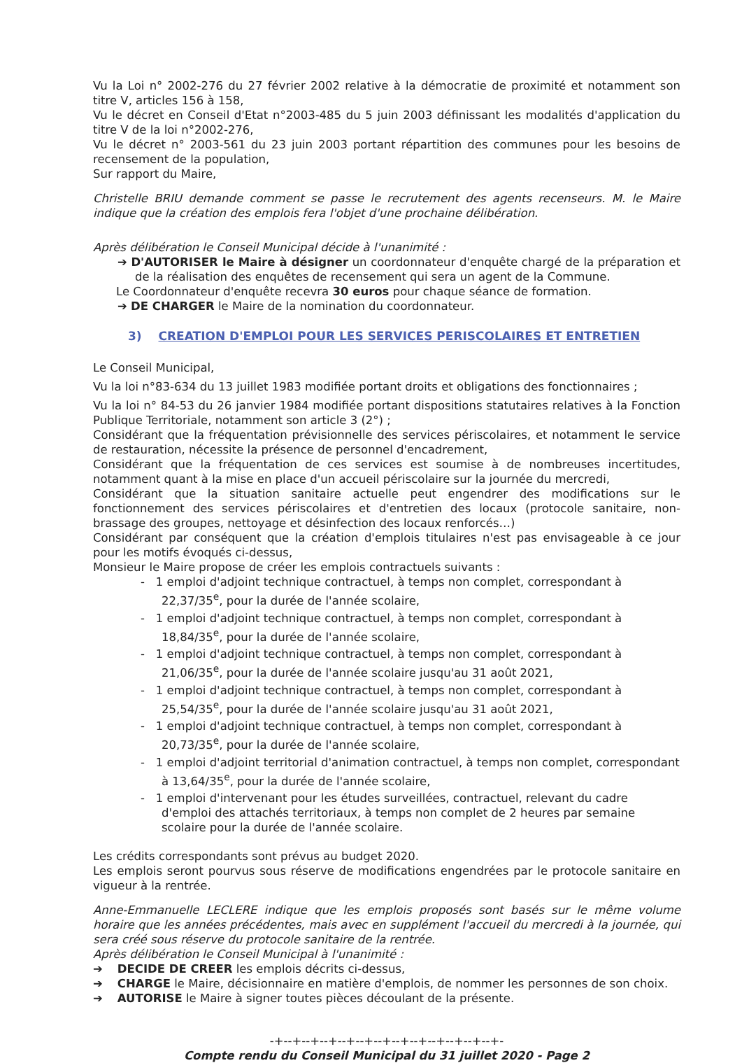Vu la Loi n° 2002-276 du 27 février 2002 relative à la démocratie de proximité et notamment son titre V, articles 156 à 158,
Vu le décret en Conseil d'Etat n°2003-485 du 5 juin 2003 définissant les modalités d'application du titre V de la loi n°2002-276,
Vu le décret n° 2003-561 du 23 juin 2003 portant répartition des communes pour les besoins de recensement de la population,
Sur rapport du Maire,
Christelle BRIU demande comment se passe le recrutement des agents recenseurs. M. le Maire indique que la création des emplois fera l'objet d'une prochaine délibération.
Après délibération le Conseil Municipal décide à l'unanimité :
➔ D'AUTORISER le Maire à désigner un coordonnateur d'enquête chargé de la préparation et de la réalisation des enquêtes de recensement qui sera un agent de la Commune.
Le Coordonnateur d'enquête recevra 30 euros pour chaque séance de formation.
➔ DE CHARGER le Maire de la nomination du coordonnateur.
3) CREATION D'EMPLOI POUR LES SERVICES PERISCOLAIRES ET ENTRETIEN
Le Conseil Municipal,
Vu la loi n°83-634 du 13 juillet 1983 modifiée portant droits et obligations des fonctionnaires ;
Vu la loi n° 84-53 du 26 janvier 1984 modifiée portant dispositions statutaires relatives à la Fonction Publique Territoriale, notamment son article 3 (2°) ;
Considérant que la fréquentation prévisionnelle des services périscolaires, et notamment le service de restauration, nécessite la présence de personnel d'encadrement,
Considérant que la fréquentation de ces services est soumise à de nombreuses incertitudes, notamment quant à la mise en place d'un accueil périscolaire sur la journée du mercredi,
Considérant que la situation sanitaire actuelle peut engendrer des modifications sur le fonctionnement des services périscolaires et d'entretien des locaux (protocole sanitaire, non-brassage des groupes, nettoyage et désinfection des locaux renforcés…)
Considérant par conséquent que la création d'emplois titulaires n'est pas envisageable à ce jour pour les motifs évoqués ci-dessus,
Monsieur le Maire propose de créer les emplois contractuels suivants :
- 1 emploi d'adjoint technique contractuel, à temps non complet, correspondant à 22,37/35<sup>e</sup>, pour la durée de l'année scolaire,
- 1 emploi d'adjoint technique contractuel, à temps non complet, correspondant à 18,84/35<sup>e</sup>, pour la durée de l'année scolaire,
- 1 emploi d'adjoint technique contractuel, à temps non complet, correspondant à 21,06/35<sup>e</sup>, pour la durée de l'année scolaire jusqu'au 31 août 2021,
- 1 emploi d'adjoint technique contractuel, à temps non complet, correspondant à 25,54/35<sup>e</sup>, pour la durée de l'année scolaire jusqu'au 31 août 2021,
- 1 emploi d'adjoint technique contractuel, à temps non complet, correspondant à 20,73/35<sup>e</sup>, pour la durée de l'année scolaire,
- 1 emploi d'adjoint territorial d'animation contractuel, à temps non complet, correspondant à 13,64/35<sup>e</sup>, pour la durée de l'année scolaire,
- 1 emploi d'intervenant pour les études surveillées, contractuel, relevant du cadre d'emploi des attachés territoriaux, à temps non complet de 2 heures par semaine scolaire pour la durée de l'année scolaire.
Les crédits correspondants sont prévus au budget 2020.
Les emplois seront pourvus sous réserve de modifications engendrées par le protocole sanitaire en vigueur à la rentrée.
Anne-Emmanuelle LECLERE indique que les emplois proposés sont basés sur le même volume horaire que les années précédentes, mais avec en supplément l'accueil du mercredi à la journée, qui sera créé sous réserve du protocole sanitaire de la rentrée.
Après délibération le Conseil Municipal à l'unanimité :
➔ DECIDE DE CREER les emplois décrits ci-dessus,
➔ CHARGE le Maire, décisionnaire en matière d'emplois, de nommer les personnes de son choix.
➔ AUTORISE le Maire à signer toutes pièces découlant de la présente.
-+--+--+--+--+--+--+--+--+--+--+--+--+-
Compte rendu du Conseil Municipal du 31 juillet 2020 - Page 2